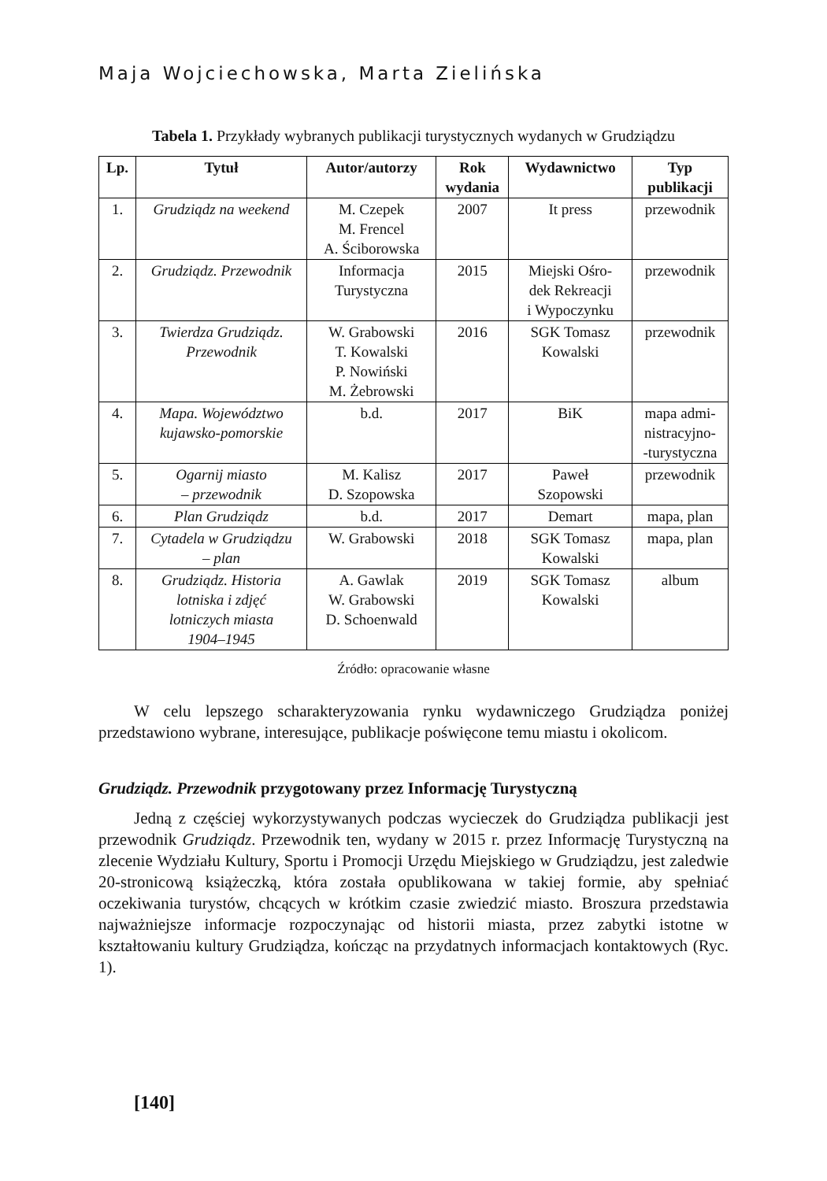Maja Wojciechowska, Marta Zielińska
Tabela 1. Przykłady wybranych publikacji turystycznych wydanych w Grudziądzu
| Lp. | Tytuł | Autor/autorzy | Rok wydania | Wydawnictwo | Typ publikacji |
| --- | --- | --- | --- | --- | --- |
| 1. | Grudziądz na weekend | M. Czepek M. Frencel A. Ściborowska | 2007 | It press | przewodnik |
| 2. | Grudziądz. Przewodnik | Informacja Turystyczna | 2015 | Miejski Ośro- dek Rekreacji i Wypoczynku | przewodnik |
| 3. | Twierdza Grudziądz. Przewodnik | W. Grabowski T. Kowalski P. Nowiński M. Żebrowski | 2016 | SGK Tomasz Kowalski | przewodnik |
| 4. | Mapa. Województwo kujawsko-pomorskie | b.d. | 2017 | BiK | mapa admi- nistracyjno- -turystyczna |
| 5. | Ogarnij miasto – przewodnik | M. Kalisz D. Szopowska | 2017 | Paweł Szopowski | przewodnik |
| 6. | Plan Grudziądz | b.d. | 2017 | Demart | mapa, plan |
| 7. | Cytadela w Grudziądzu – plan | W. Grabowski | 2018 | SGK Tomasz Kowalski | mapa, plan |
| 8. | Grudziądz. Historia lotniska i zdjęć lotniczych miasta 1904–1945 | A. Gawlak W. Grabowski D. Schoenwald | 2019 | SGK Tomasz Kowalski | album |
Źródło: opracowanie własne
W celu lepszego scharakteryzowania rynku wydawniczego Grudziądza poniżej przedstawiono wybrane, interesujące, publikacje poświęcone temu miastu i okolicom.
Grudziądz. Przewodnik przygotowany przez Informację Turystyczną
Jedną z częściej wykorzystywanych podczas wycieczek do Grudziądza publikacji jest przewodnik Grudziądz. Przewodnik ten, wydany w 2015 r. przez Informację Turystyczną na zlecenie Wydziału Kultury, Sportu i Promocji Urzędu Miejskiego w Grudziądzu, jest zaledwie 20-stronicową książeczką, która została opublikowana w takiej formie, aby spełniać oczekiwania turystów, chcących w krótkim czasie zwiedzić miasto. Broszura przedstawia najważniejsze informacje rozpoczynając od historii miasta, przez zabytki istotne w kształtowaniu kultury Grudziądza, kończąc na przydatnych informacjach kontaktowych (Ryc. 1).
[140]